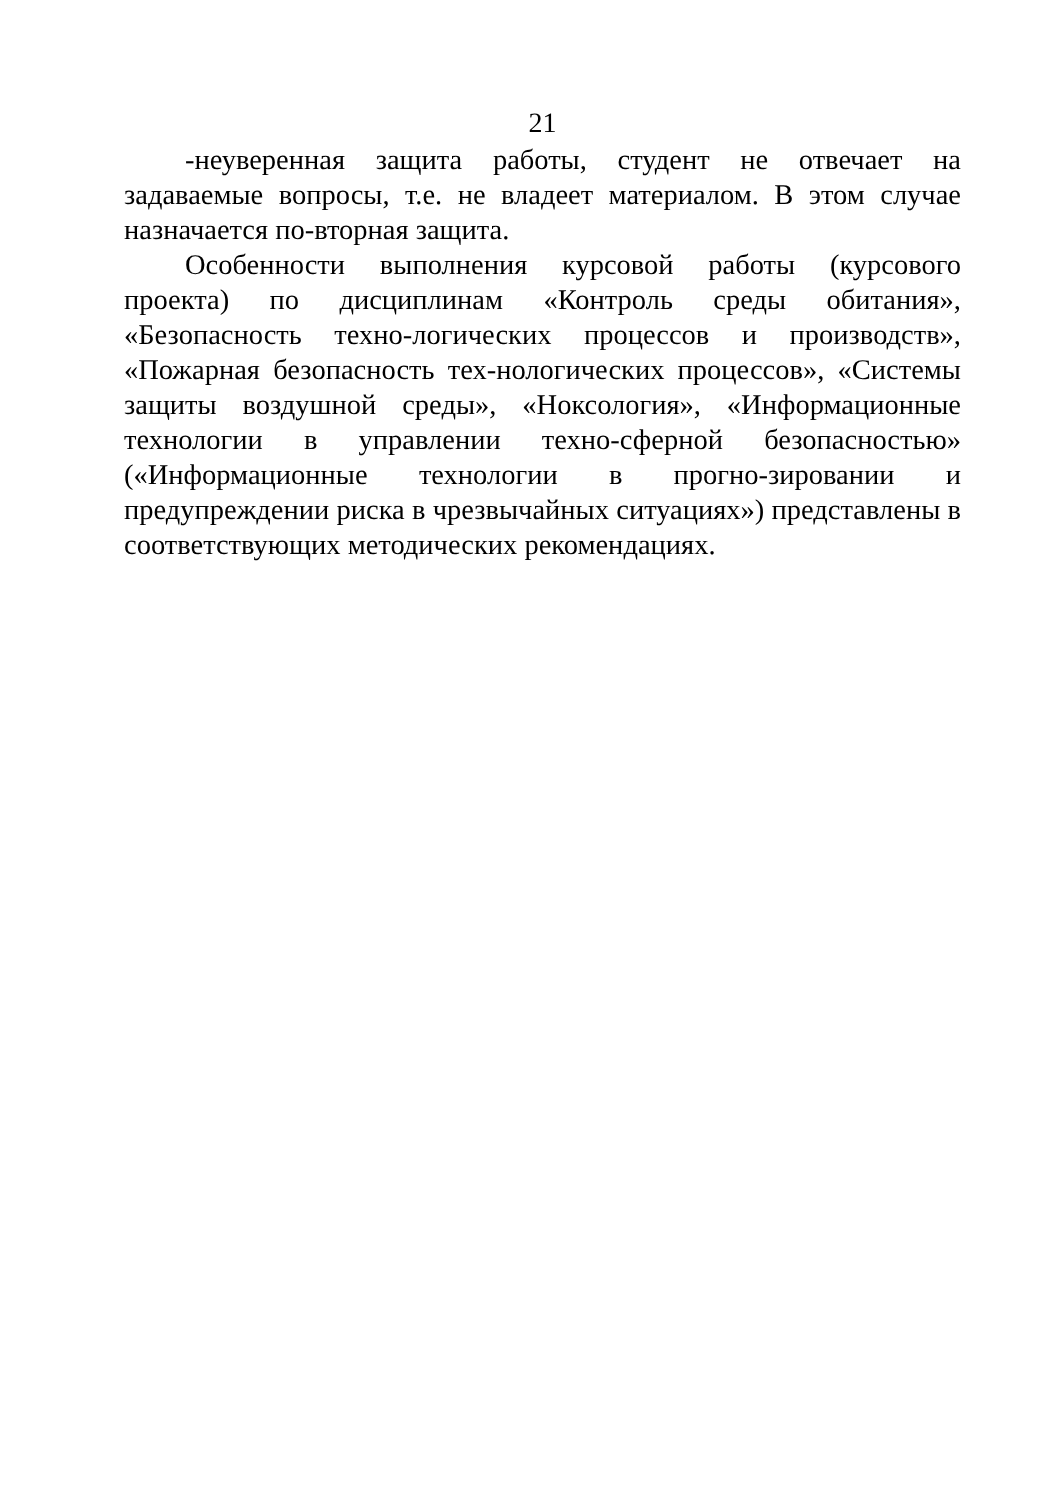21
-неуверенная защита работы, студент не отвечает на задаваемые вопросы, т.е. не владеет материалом. В этом случае назначается по-вторная защита.
Особенности выполнения курсовой работы (курсового проекта) по дисциплинам «Контроль среды обитания», «Безопасность техно-логических процессов и производств», «Пожарная безопасность тех-нологических процессов», «Системы защиты воздушной среды», «Ноксология», «Информационные технологии в управлении техно-сферной безопасностью» («Информационные технологии в прогно-зировании и предупреждении риска в чрезвычайных ситуациях») представлены в соответствующих методических рекомендациях.